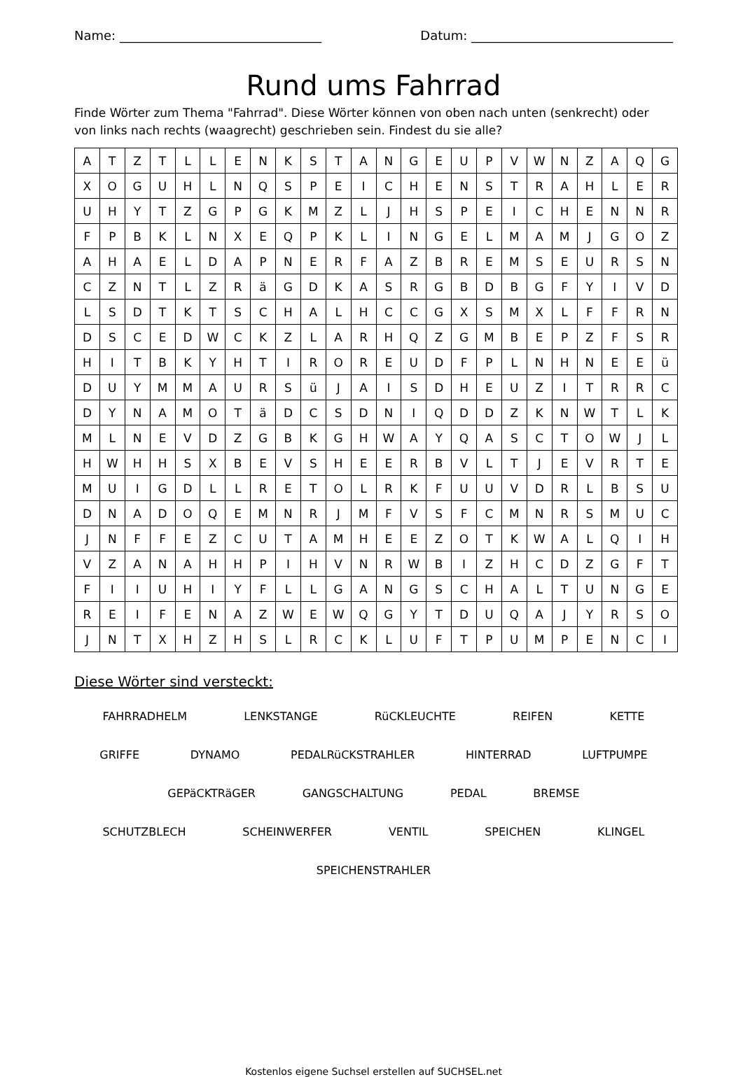Name: ________________________________ Datum: ________________________________
Rund ums Fahrrad
Finde Wörter zum Thema "Fahrrad". Diese Wörter können von oben nach unten (senkrecht) oder von links nach rechts (waagrecht) geschrieben sein. Findest du sie alle?
| A | T | Z | T | L | L | E | N | K | S | T | A | N | G | E | U | P | V | W | N | Z | A | Q | G |
| X | O | G | U | H | L | N | Q | S | P | E | I | C | H | E | N | S | T | R | A | H | L | E | R |
| U | H | Y | T | Z | G | P | G | K | M | Z | L | J | H | S | P | E | I | C | H | E | N | N | R |
| F | P | B | K | L | N | X | E | Q | P | K | L | I | N | G | E | L | M | A | M | J | G | O | Z |
| A | H | A | E | L | D | A | P | N | E | R | F | A | Z | B | R | E | M | S | E | U | R | S | N |
| C | Z | N | T | L | Z | R | ä | G | D | K | A | S | R | G | B | D | B | G | F | Y | I | V | D |
| L | S | D | T | K | T | S | C | H | A | L | H | C | C | G | X | S | M | X | L | F | F | R | N |
| D | S | C | E | D | W | C | K | Z | L | A | R | H | Q | Z | G | M | B | E | P | Z | F | S | R |
| H | I | T | B | K | Y | H | T | I | R | O | R | E | U | D | F | P | L | N | H | N | E | E | ü |
| D | U | Y | M | M | A | U | R | S | ü | J | A | I | S | D | H | E | U | Z | I | T | R | R | C |
| D | Y | N | A | M | O | T | ä | D | C | S | D | N | I | Q | D | D | Z | K | N | W | T | L | K |
| M | L | N | E | V | D | Z | G | B | K | G | H | W | A | Y | Q | A | S | C | T | O | W | J | L |
| H | W | H | H | S | X | B | E | V | S | H | E | E | R | B | V | L | T | J | E | V | R | T | E |
| M | U | I | G | D | L | L | R | E | T | O | L | R | K | F | U | U | V | D | R | L | B | S | U |
| D | N | A | D | O | Q | E | M | N | R | J | M | F | V | S | F | C | M | N | R | S | M | U | C |
| J | N | F | F | E | Z | C | U | T | A | M | H | E | E | Z | O | T | K | W | A | L | Q | I | H |
| V | Z | A | N | A | H | H | P | I | H | V | N | R | W | B | I | Z | H | C | D | Z | G | F | T |
| F | I | I | U | H | I | Y | F | L | L | G | A | N | G | S | C | H | A | L | T | U | N | G | E |
| R | E | I | F | E | N | A | Z | W | E | W | Q | G | Y | T | D | U | Q | A | J | Y | R | S | O |
| J | N | T | X | H | Z | H | S | L | R | C | K | L | U | F | T | P | U | M | P | E | N | C | I |
Diese Wörter sind versteckt:
FAHRRADHELM LENKSTANGE RüCKLEUCHTE REIFEN KETTE
GRIFFE DYNAMO PEDALRüCKSTRAHLER HINTERRAD LUFTPUMPE
GEPäCKTRäGER GANGSCHALTUNG PEDAL BREMSE
SCHUTZBLECH SCHEINWERFER VENTIL SPEICHEN KLINGEL
SPEICHENSTRAHLER
Kostenlos eigene Suchsel erstellen auf SUCHSEL.net